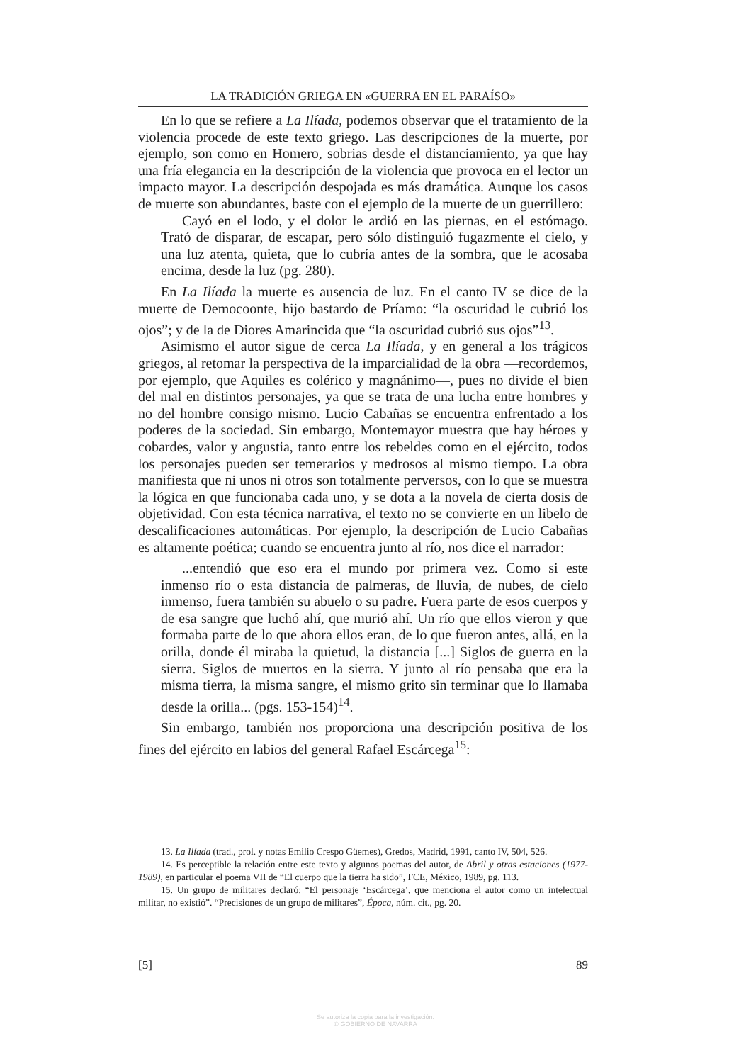LA TRADICIÓN GRIEGA EN «GUERRA EN EL PARAÍSO»
En lo que se refiere a La Ilíada, podemos observar que el tratamiento de la violencia procede de este texto griego. Las descripciones de la muerte, por ejemplo, son como en Homero, sobrias desde el distanciamiento, ya que hay una fría elegancia en la descripción de la violencia que provoca en el lector un impacto mayor. La descripción despojada es más dramática. Aunque los casos de muerte son abundantes, baste con el ejemplo de la muerte de un guerrillero:
Cayó en el lodo, y el dolor le ardió en las piernas, en el estómago. Trató de disparar, de escapar, pero sólo distinguió fugazmente el cielo, y una luz atenta, quieta, que lo cubría antes de la sombra, que le acosaba encima, desde la luz (pg. 280).
En La Ilíada la muerte es ausencia de luz. En el canto IV se dice de la muerte de Democoonte, hijo bastardo de Príamo: “la oscuridad le cubrió los ojos”; y de la de Diores Amarincida que “la oscuridad cubrió sus ojos”<sup>13</sup>.
Asimismo el autor sigue de cerca La Ilíada, y en general a los trágicos griegos, al retomar la perspectiva de la imparcialidad de la obra —recordemos, por ejemplo, que Aquiles es colérico y magnánimo—, pues no divide el bien del mal en distintos personajes, ya que se trata de una lucha entre hombres y no del hombre consigo mismo. Lucio Cabañas se encuentra enfrentado a los poderes de la sociedad. Sin embargo, Montemayor muestra que hay héroes y cobardes, valor y angustia, tanto entre los rebeldes como en el ejército, todos los personajes pueden ser temerarios y medrosos al mismo tiempo. La obra manifiesta que ni unos ni otros son totalmente perversos, con lo que se muestra la lógica en que funcionaba cada uno, y se dota a la novela de cierta dosis de objetividad. Con esta técnica narrativa, el texto no se convierte en un libelo de descalificaciones automáticas. Por ejemplo, la descripción de Lucio Cabañas es altamente poética; cuando se encuentra junto al río, nos dice el narrador:
...entendió que eso era el mundo por primera vez. Como si este inmenso río o esta distancia de palmeras, de lluvia, de nubes, de cielo inmenso, fuera también su abuelo o su padre. Fuera parte de esos cuerpos y de esa sangre que luchó ahí, que murió ahí. Un río que ellos vieron y que formaba parte de lo que ahora ellos eran, de lo que fueron antes, allá, en la orilla, donde él miraba la quietud, la distancia [...] Siglos de guerra en la sierra. Siglos de muertos en la sierra. Y junto al río pensaba que era la misma tierra, la misma sangre, el mismo grito sin terminar que lo llamaba desde la orilla... (pgs. 153-154)<sup>14</sup>.
Sin embargo, también nos proporciona una descripción positiva de los fines del ejército en labios del general Rafael Escárcega<sup>15</sup>:
13. La Ilíada (trad., prol. y notas Emilio Crespo Güemes), Gredos, Madrid, 1991, canto IV, 504, 526.
14. Es perceptible la relación entre este texto y algunos poemas del autor, de Abril y otras estaciones (1977-1989), en particular el poema VII de “El cuerpo que la tierra ha sido”, FCE, México, 1989, pg. 113.
15. Un grupo de militares declaró: “El personaje ‘Escárcega’, que menciona el autor como un intelectual militar, no existió”. “Precisiones de un grupo de militares”, Época, núm. cit., pg. 20.
[5] 89
Se autoriza la copia para la investigación.
© GOBIERNO DE NAVARRA